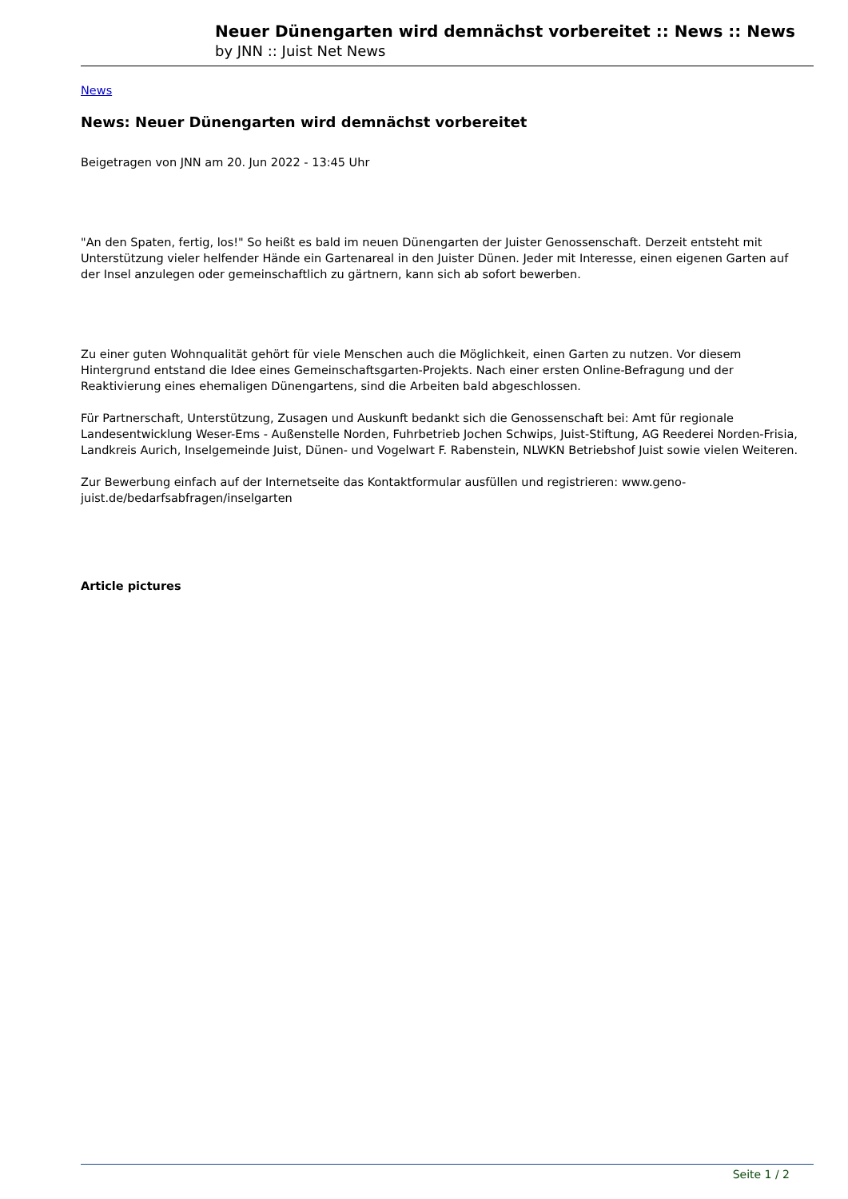Neuer Dünengarten wird demnächst vorbereitet :: News :: News
by JNN :: Juist Net News
News
News: Neuer Dünengarten wird demnächst vorbereitet
Beigetragen von JNN am 20. Jun 2022 - 13:45 Uhr
"An den Spaten, fertig, los!" So heißt es bald im neuen Dünengarten der Juister Genossenschaft. Derzeit entsteht mit Unterstützung vieler helfender Hände ein Gartenareal in den Juister Dünen. Jeder mit Interesse, einen eigenen Garten auf der Insel anzulegen oder gemeinschaftlich zu gärtnern, kann sich ab sofort bewerben.
Zu einer guten Wohnqualität gehört für viele Menschen auch die Möglichkeit, einen Garten zu nutzen. Vor diesem Hintergrund entstand die Idee eines Gemeinschaftsgarten-Projekts. Nach einer ersten Online-Befragung und der Reaktivierung eines ehemaligen Dünengartens, sind die Arbeiten bald abgeschlossen.
Für Partnerschaft, Unterstützung, Zusagen und Auskunft bedankt sich die Genossenschaft bei: Amt für regionale Landesentwicklung Weser-Ems - Außenstelle Norden, Fuhrbetrieb Jochen Schwips, Juist-Stiftung, AG Reederei Norden-Frisia, Landkreis Aurich, Inselgemeinde Juist, Dünen- und Vogelwart F. Rabenstein, NLWKN Betriebshof Juist sowie vielen Weiteren.
Zur Bewerbung einfach auf der Internetseite das Kontaktformular ausfüllen und registrieren: www.geno-juist.de/bedarfsabfragen/inselgarten
Article pictures
Seite 1 / 2